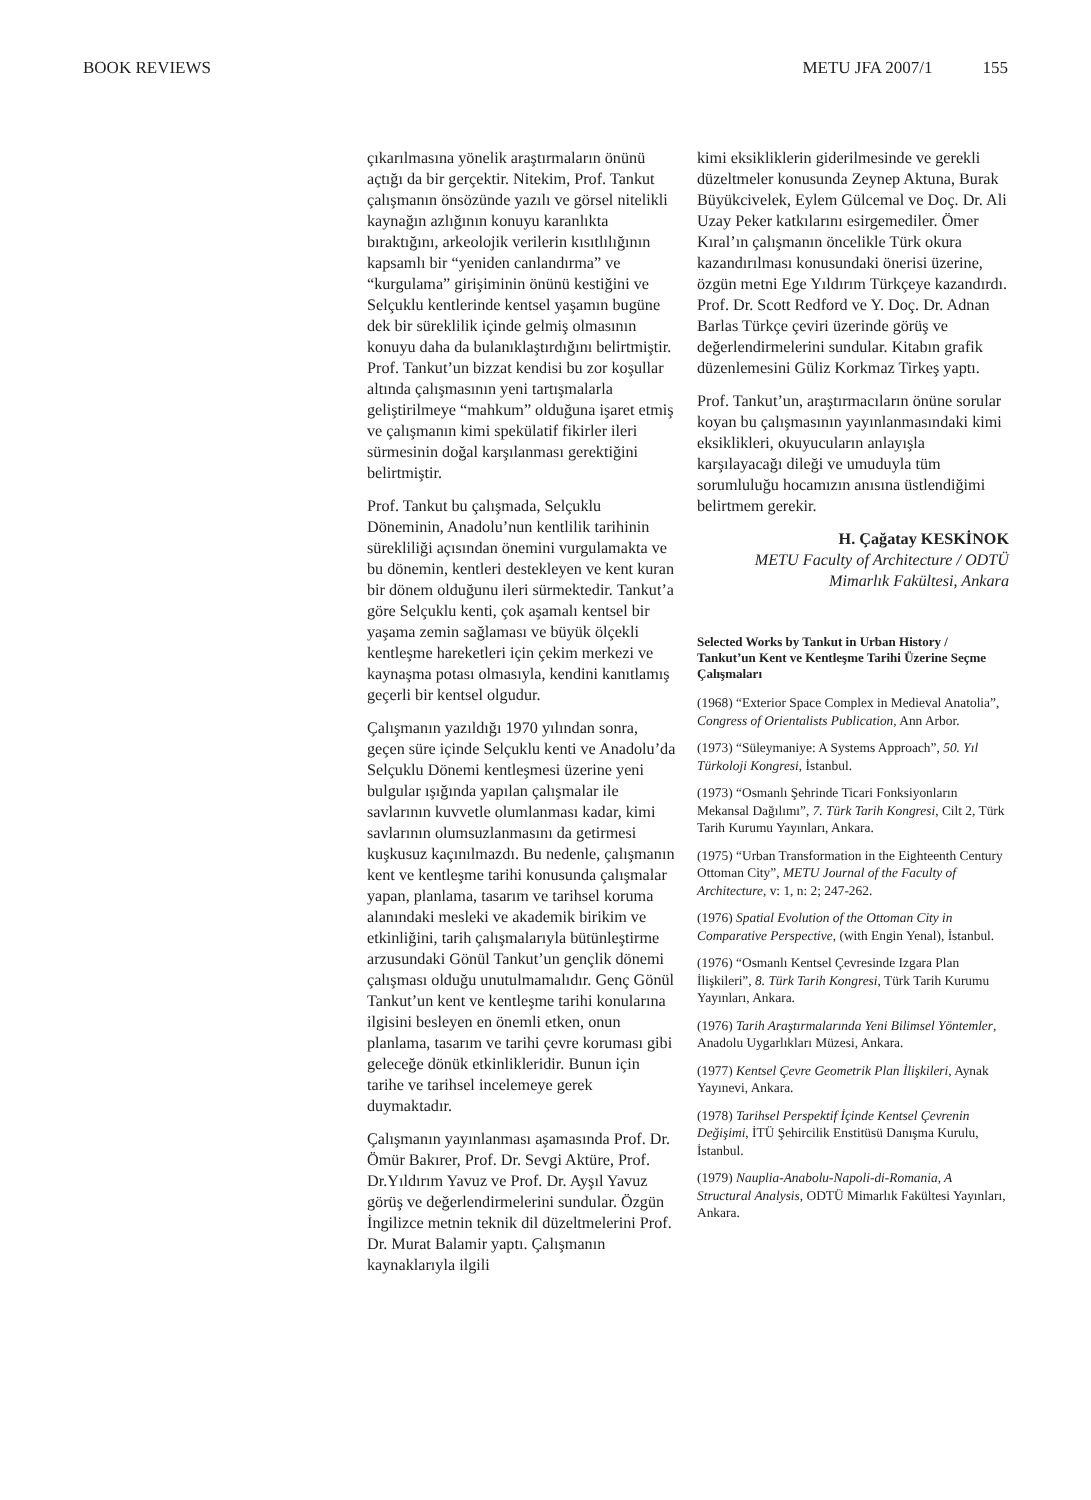BOOK REVIEWS METU JFA 2007/1 155
çıkarılmasına yönelik araştırmaların önünü açtığı da bir gerçektir. Nitekim, Prof. Tankut çalışmanın önsözünde yazılı ve görsel nitelikli kaynağın azlığının konuyu karanlıkta bıraktığını, arkeolojik verilerin kısıtlılığının kapsamlı bir “yeniden canlandırma” ve “kurgulama” girişiminin önünü kestiğini ve Selçuklu kentlerinde kentsel yaşamın bugüne dek bir süreklilik içinde gelmiş olmasının konuyu daha da bulanıklaştırdığını belirtmiştir. Prof. Tankut’un bizzat kendisi bu zor koşullar altında çalışmasının yeni tartışmalarla geliştirilmeye “mahkum” olduğuna işaret etmiş ve çalışmanın kimi spekülatif fikirler ileri sürmesinin doğal karşılanması gerektiğini belirtmiştir.
Prof. Tankut bu çalışmada, Selçuklu Döneminin, Anadolu’nun kentlilik tarihinin sürekliliği açısından önemini vurgulamakta ve bu dönemin, kentleri destekleyen ve kent kuran bir dönem olduğunu ileri sürmektedir. Tankut’a göre Selçuklu kenti, çok aşamalı kentsel bir yaşama zemin sağlaması ve büyük ölçekli kentleşme hareketleri için çekim merkezi ve kaynaşma potası olmasıyla, kendini kanıtlamış geçerli bir kentsel olgudur.
Çalışmanın yazıldığı 1970 yılından sonra, geçen süre içinde Selçuklu kenti ve Anadolu’da Selçuklu Dönemi kentleşmesi üzerine yeni bulgular ışığında yapılan çalışmalar ile savlarının kuvvetle olumlanması kadar, kimi savlarının olumsuzlanmasını da getirmesi kuşkusuz kaçınılmazdı. Bu nedenle, çalışmanın kent ve kentleşme tarihi konusunda çalışmalar yapan, planlama, tasarım ve tarihsel koruma alanındaki mesleki ve akademik birikim ve etkinliğini, tarih çalışmalarıyla bütünleştirme arzusundaki Gönül Tankut’un gençlik dönemi çalışması olduğu unutulmamalıdır. Genç Gönül Tankut’un kent ve kentleşme tarihi konularına ilgisini besleyen en önemli etken, onun planlama, tasarım ve tarihi çevre koruması gibi geleceğe dönük etkinlikleridir. Bunun için tarihe ve tarihsel incelemeye gerek duymaktadır.
Çalışmanın yayınlanması aşamasında Prof. Dr. Ömür Bakırer, Prof. Dr. Sevgi Aktüre, Prof. Dr.Yıldırım Yavuz ve Prof. Dr. Ayşıl Yavuz görüş ve değerlendirmelerini sundular. Özgün İngilizce metnin teknik dil düzeltmelerini Prof. Dr. Murat Balamir yaptı. Çalışmanın kaynaklarıyla ilgili
kimi eksikliklerin giderilmesinde ve gerekli düzeltmeler konusunda Zeynep Aktuna, Burak Büyükcivelek, Eylem Gülcemal ve Doç. Dr. Ali Uzay Peker katkılarını esirgemediler. Ömer Kıral’ın çalışmanın öncelikle Türk okura kazandırılması konusundaki önerisi üzerine, özgün metni Ege Yıldırım Türkçeye kazandırdı. Prof. Dr. Scott Redford ve Y. Doç. Dr. Adnan Barlas Türkçe çeviri üzerinde görüş ve değerlendirmelerini sundular. Kitabın grafik düzenlemesini Güliz Korkmaz Tirkeş yaptı.
Prof. Tankut’un, araştırmacıların önüne sorular koyan bu çalışmasının yayınlanmasındaki kimi eksiklikleri, okuyucuların anlayışla karşılayacağı dileği ve umuduyla tüm sorumluluğu hocamızın anısına üstlendiğimi belirtmem gerekir.
H. Çağatay KESKİNOK
METU Faculty of Architecture / ODTÜ
Mimarlık Fakültesi, Ankara
Selected Works by Tankut in Urban History / Tankut’un Kent ve Kentleşme Tarihi Üzerine Seçme Çalışmaları
(1968) “Exterior Space Complex in Medieval Anatolia”, Congress of Orientalists Publication, Ann Arbor.
(1973) “Süleymaniye: A Systems Approach”, 50. Yıl Türkoloji Kongresi, İstanbul.
(1973) “Osmanlı Şehrinde Ticari Fonksiyonların Mekansal Dağılımı”, 7. Türk Tarih Kongresi, Cilt 2, Türk Tarih Kurumu Yayınları, Ankara.
(1975) “Urban Transformation in the Eighteenth Century Ottoman City”, METU Journal of the Faculty of Architecture, v: 1, n: 2; 247-262.
(1976) Spatial Evolution of the Ottoman City in Comparative Perspective, (with Engin Yenal), İstanbul.
(1976) “Osmanlı Kentsel Çevresinde Izgara Plan İlişkileri”, 8. Türk Tarih Kongresi, Türk Tarih Kurumu Yayınları, Ankara.
(1976) Tarih Araştırmalarında Yeni Bilimsel Yöntemler, Anadolu Uygarlıkları Müzesi, Ankara.
(1977) Kentsel Çevre Geometrik Plan İlişkileri, Aynak Yayınevi, Ankara.
(1978) Tarihsel Perspektif İçinde Kentsel Çevrenin Değişimi, İTÜ Şehircilik Enstitüsü Danışma Kurulu, İstanbul.
(1979) Nauplia-Anabolu-Napoli-di-Romania, A Structural Analysis, ODTÜ Mimarlık Fakültesi Yayınları, Ankara.